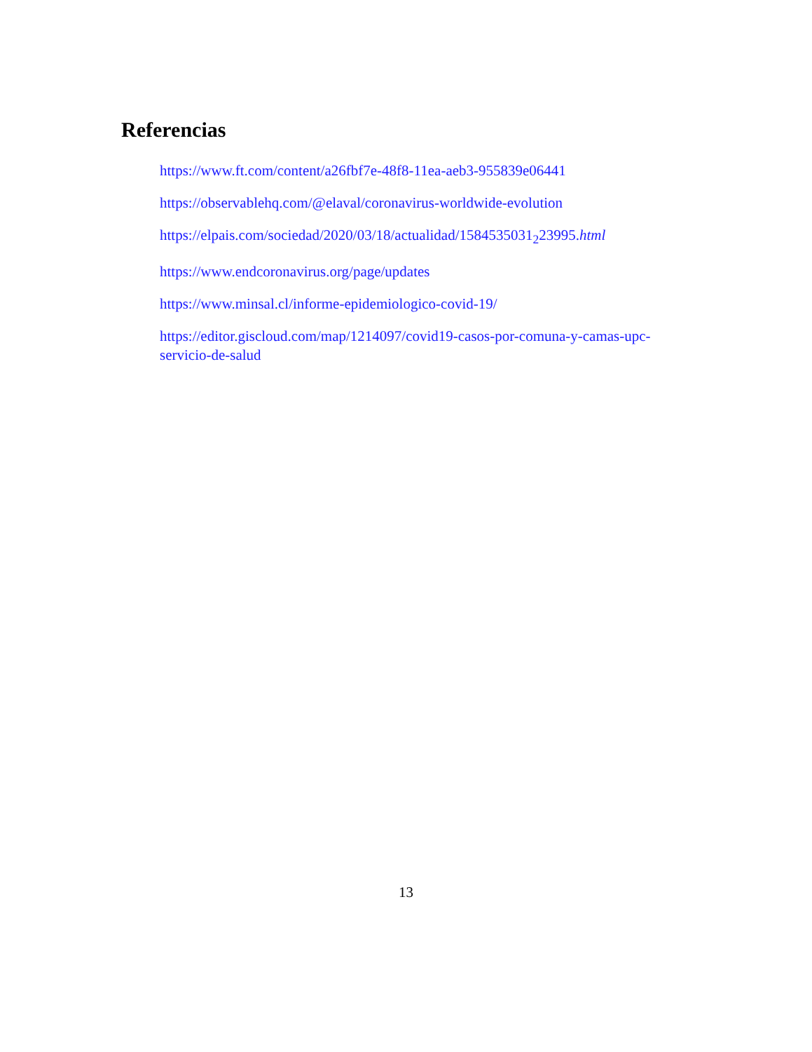Referencias
https://www.ft.com/content/a26fbf7e-48f8-11ea-aeb3-955839e06441
https://observablehq.com/@elaval/coronavirus-worldwide-evolution
https://elpais.com/sociedad/2020/03/18/actualidad/1584535031<sub>2</sub>23995.html
https://www.endcoronavirus.org/page/updates
https://www.minsal.cl/informe-epidemiologico-covid-19/
https://editor.giscloud.com/map/1214097/covid19-casos-por-comuna-y-camas-upc-servicio-de-salud
13